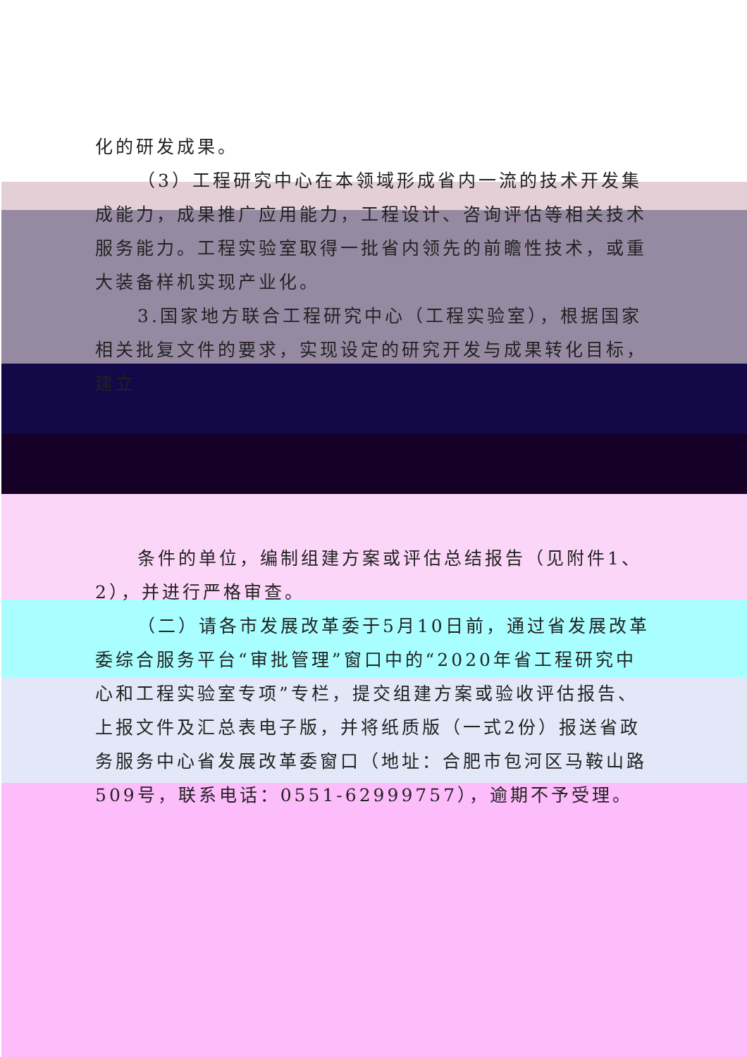化的研发成果。
（3）工程研究中心在本领域形成省内一流的技术开发集成能力，成果推广应用能力，工程设计、咨询评估等相关技术服务能力。工程实验室取得一批省内领先的前瞻性技术，或重大装备样机实现产业化。
3.国家地方联合工程研究中心（工程实验室），根据国家相关批复文件的要求，实现设定的研究开发与成果转化目标，建立
条件的单位，编制组建方案或评估总结报告（见附件1、2），并进行严格审查。
（二）请各市发展改革委于5月10日前，通过省发展改革委综合服务平台“审批管理”窗口中的“2020年省工程研究中心和工程实验室专项”专栏，提交组建方案或验收评估报告、上报文件及汇总表电子版，并将纸质版（一式2份）报送省政务服务中心省发展改革委窗口（地址：合肥市包河区马鞍山路509号，联系电话：0551-62999757），逾期不予受理。